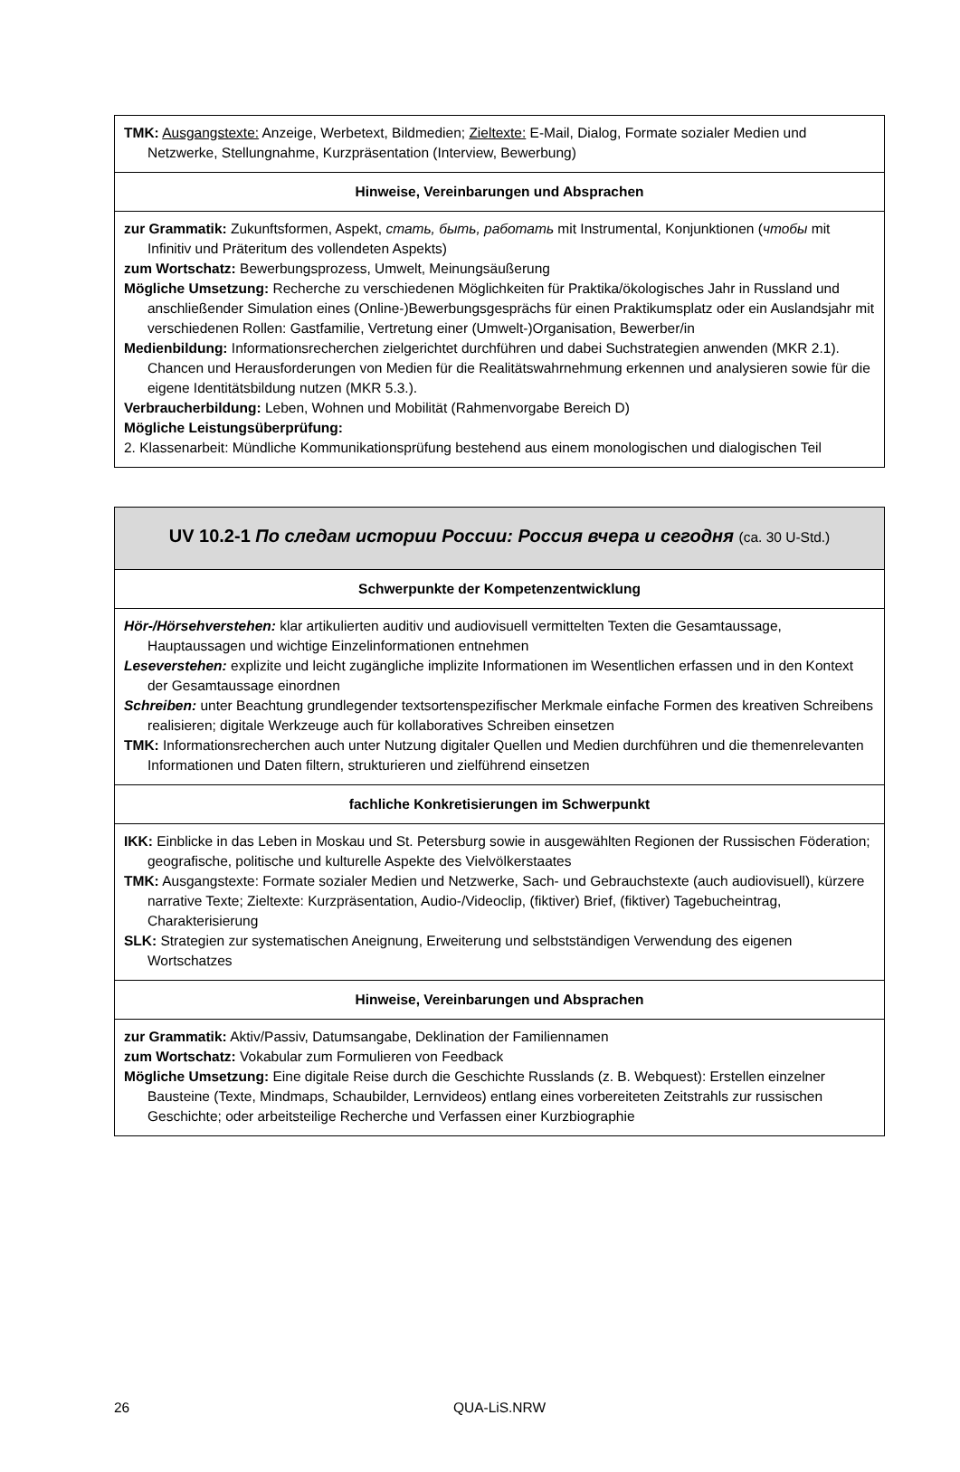| TMK: Ausgangstexte: Anzeige, Werbetext, Bildmedien; Zieltexte: E-Mail, Dialog, Formate sozialer Medien und Netzwerke, Stellungnahme, Kurzpräsentation (Interview, Bewerbung) |
| Hinweise, Vereinbarungen und Absprachen |
| zur Grammatik: Zukunftsformen, Aspekt, стать, быть, работать mit Instrumental, Konjunktionen ( чтобы mit Infinitiv und Präteritum des vollendeten Aspekts) zum Wortschatz: Bewerbungsprozess, Umwelt, Meinungsäußerung Mögliche Umsetzung: Recherche zu verschiedenen Möglichkeiten für Praktika/ökologisches Jahr in Russland und anschließender Simulation eines (Online-)Bewerbungsgesprächs für einen Praktikumsplatz oder ein Auslandsjahr mit verschiedenen Rollen: Gastfamilie, Vertretung einer (Umwelt-)Organisation, Bewerber/in Medienbildung: Informationsrecherchen zielgerichtet durchführen und dabei Suchstrategien anwenden (MKR 2.1). Chancen und Herausforderungen von Medien für die Realitätswahrnehmung erkennen und analysieren sowie für die eigene Identitätsbildung nutzen (MKR 5.3.). Verbraucherbildung: Leben, Wohnen und Mobilität (Rahmenvorgabe Bereich D) Mögliche Leistungsüberprüfung: 2. Klassenarbeit: Mündliche Kommunikationsprüfung bestehend aus einem monologischen und dialogischen Teil |
| UV 10.2-1 По следам истории России: Россия вчера и сегодня (ca. 30 U-Std.) |
| Schwerpunkte der Kompetenzentwicklung |
| Hör-/Hörsehverstehen: klar artikulierten auditiv und audiovisuell vermittelten Texten die Gesamtaussage, Hauptaussagen und wichtige Einzelinformationen entnehmen Leseverstehen: explizite und leicht zugängliche implizite Informationen im Wesentlichen erfassen und in den Kontext der Gesamtaussage einordnen Schreiben: unter Beachtung grundlegender textsortenspezifischer Merkmale einfache Formen des kreativen Schreibens realisieren; digitale Werkzeuge auch für kollaboratives Schreiben einsetzen TMK: Informationsrecherchen auch unter Nutzung digitaler Quellen und Medien durchführen und die themenrelevanten Informationen und Daten filtern, strukturieren und zielführend einsetzen |
| fachliche Konkretisierungen im Schwerpunkt |
| IKK: Einblicke in das Leben in Moskau und St. Petersburg sowie in ausgewählten Regionen der Russischen Föderation; geografische, politische und kulturelle Aspekte des Vielvölkerstaates TMK: Ausgangstexte: Formate sozialer Medien und Netzwerke, Sach- und Gebrauchstexte (auch audiovisuell), kürzere narrative Texte; Zieltexte: Kurzpräsentation, Audio-/Videoclip, (fiktiver) Brief, (fiktiver) Tagebucheintrag, Charakterisierung SLK: Strategien zur systematischen Aneignung, Erweiterung und selbstständigen Verwendung des eigenen Wortschatzes |
| Hinweise, Vereinbarungen und Absprachen |
| zur Grammatik: Aktiv/Passiv, Datumsangabe, Deklination der Familiennamen zum Wortschatz: Vokabular zum Formulieren von Feedback Mögliche Umsetzung: Eine digitale Reise durch die Geschichte Russlands (z. B. Webquest): Erstellen einzelner Bausteine (Texte, Mindmaps, Schaubilder, Lernvideos) entlang eines vorbereiteten Zeitstrahls zur russischen Geschichte; oder arbeitsteilige Recherche und Verfassen einer Kurzbiographie |
26 QUA-LiS.NRW